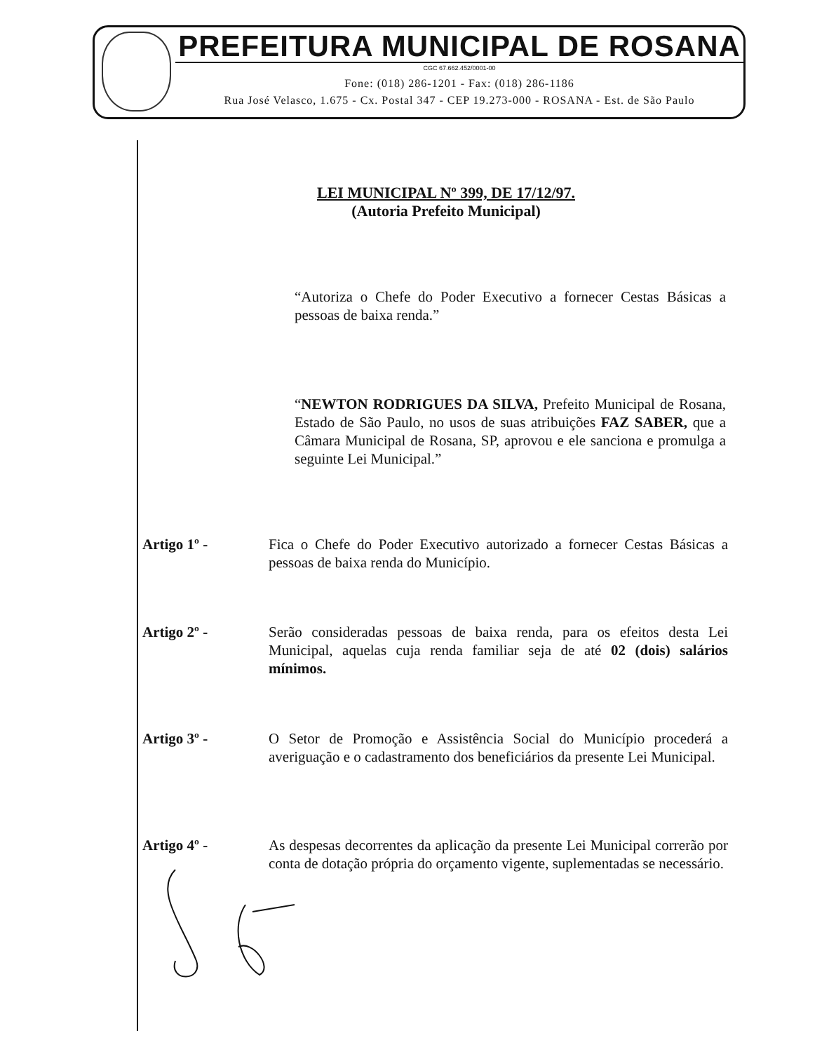PREFEITURA MUNICIPAL DE ROSANA
CGC 67.662.452/0001-00
Fone: (018) 286-1201 - Fax: (018) 286-1186
Rua José Velasco, 1.675 - Cx. Postal 347 - CEP 19.273-000 - ROSANA - Est. de São Paulo
LEI MUNICIPAL Nº 399, DE 17/12/97.
(Autoria Prefeito Municipal)
“Autoriza o Chefe do Poder Executivo a fornecer Cestas Básicas a pessoas de baixa renda.”
“NEWTON RODRIGUES DA SILVA, Prefeito Municipal de Rosana, Estado de São Paulo, no usos de suas atribuições FAZ SABER, que a Câmara Municipal de Rosana, SP, aprovou e ele sanciona e promulga a seguinte Lei Municipal.”
Artigo 1º - Fica o Chefe do Poder Executivo autorizado a fornecer Cestas Básicas a pessoas de baixa renda do Município.
Artigo 2º - Serão consideradas pessoas de baixa renda, para os efeitos desta Lei Municipal, aquelas cuja renda familiar seja de até 02 (dois) salários mínimos.
Artigo 3º - O Setor de Promoção e Assistência Social do Município procederá a averiguação e o cadastramento dos beneficiários da presente Lei Municipal.
Artigo 4º - As despesas decorrentes da aplicação da presente Lei Municipal correrão por conta de dotação própria do orçamento vigente, suplementadas se necessário.